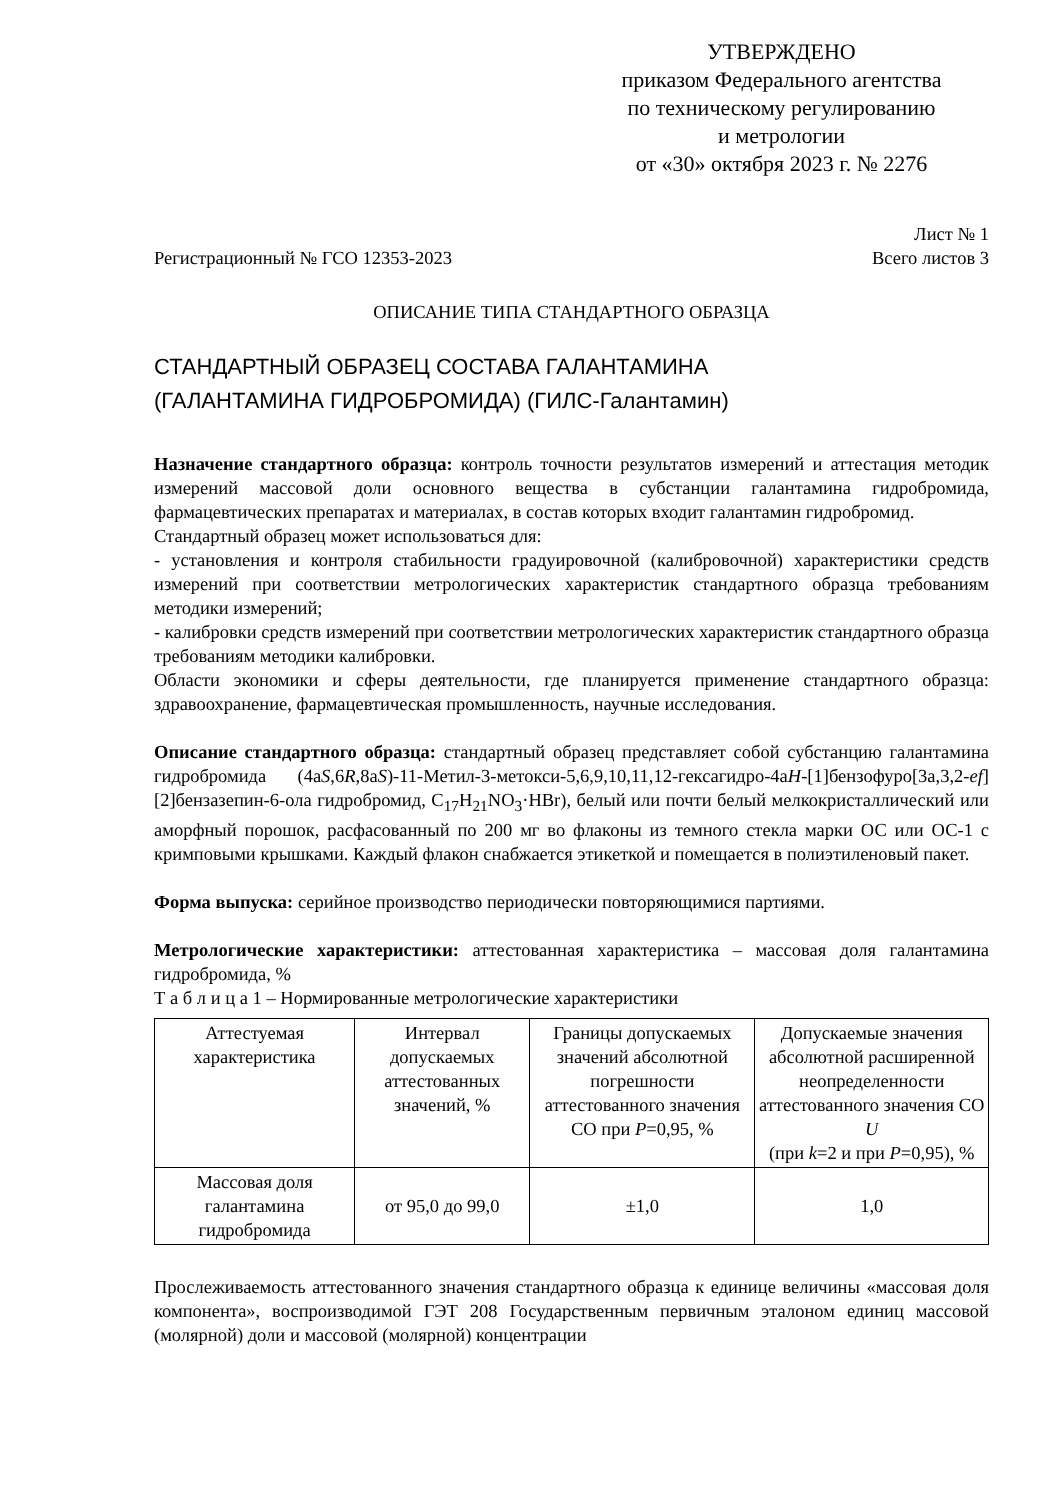УТВЕРЖДЕНО
приказом Федерального агентства
по техническому регулированию
и метрологии
от «30» октября 2023 г. № 2276
Лист № 1
Регистрационный № ГСО 12353-2023 Всего листов 3
ОПИСАНИЕ ТИПА СТАНДАРТНОГО ОБРАЗЦА
СТАНДАРТНЫЙ ОБРАЗЕЦ СОСТАВА ГАЛАНТАМИНА
(ГАЛАНТАМИНА ГИДРОБРОМИДА) (ГИЛС-Галантамин)
Назначение стандартного образца: контроль точности результатов измерений и аттестация методик измерений массовой доли основного вещества в субстанции галантамина гидробромида, фармацевтических препаратах и материалах, в состав которых входит галантамин гидробромид.
Стандартный образец может использоваться для:
- установления и контроля стабильности градуировочной (калибровочной) характеристики средств измерений при соответствии метрологических характеристик стандартного образца требованиям методики измерений;
- калибровки средств измерений при соответствии метрологических характеристик стандартного образца требованиям методики калибровки.
Области экономики и сферы деятельности, где планируется применение стандартного образца: здравоохранение, фармацевтическая промышленность, научные исследования.
Описание стандартного образца: стандартный образец представляет собой субстанцию галантамина гидробромида (4аS,6R,8аS)-11-Метил-3-метокси-5,6,9,10,11,12-гексагидро-4аH-[1]бензофуро[3а,3,2-ef][2]бензазепин-6-ола гидробромид, C<sub>17</sub>H<sub>21</sub>NO<sub>3</sub>·HBr), белый или почти белый мелкокристаллический или аморфный порошок, расфасованный по 200 мг во флаконы из темного стекла марки ОС или ОС-1 с кримповыми крышками. Каждый флакон снабжается этикеткой и помещается в полиэтиленовый пакет.
Форма выпуска: серийное производство периодически повторяющимися партиями.
Метрологические характеристики: аттестованная характеристика – массовая доля галантамина гидробромида, %
Т а б л и ц а 1 – Нормированные метрологические характеристики
| Аттестуемая характеристика | Интервал допускаемых аттестованных значений, % | Границы допускаемых значений абсолютной погрешности аттестованного значения СО при P =0,95, % | Допускаемые значения абсолютной расширенной неопределенности аттестованного значения СО U (при k =2 и при P =0,95), % |
| Массовая доля галантамина гидробромида | от 95,0 до 99,0 | ±1,0 | 1,0 |
Прослеживаемость аттестованного значения стандартного образца к единице величины «массовая доля компонента», воспроизводимой ГЭТ 208 Государственным первичным эталоном единиц массовой (молярной) доли и массовой (молярной) концентрации